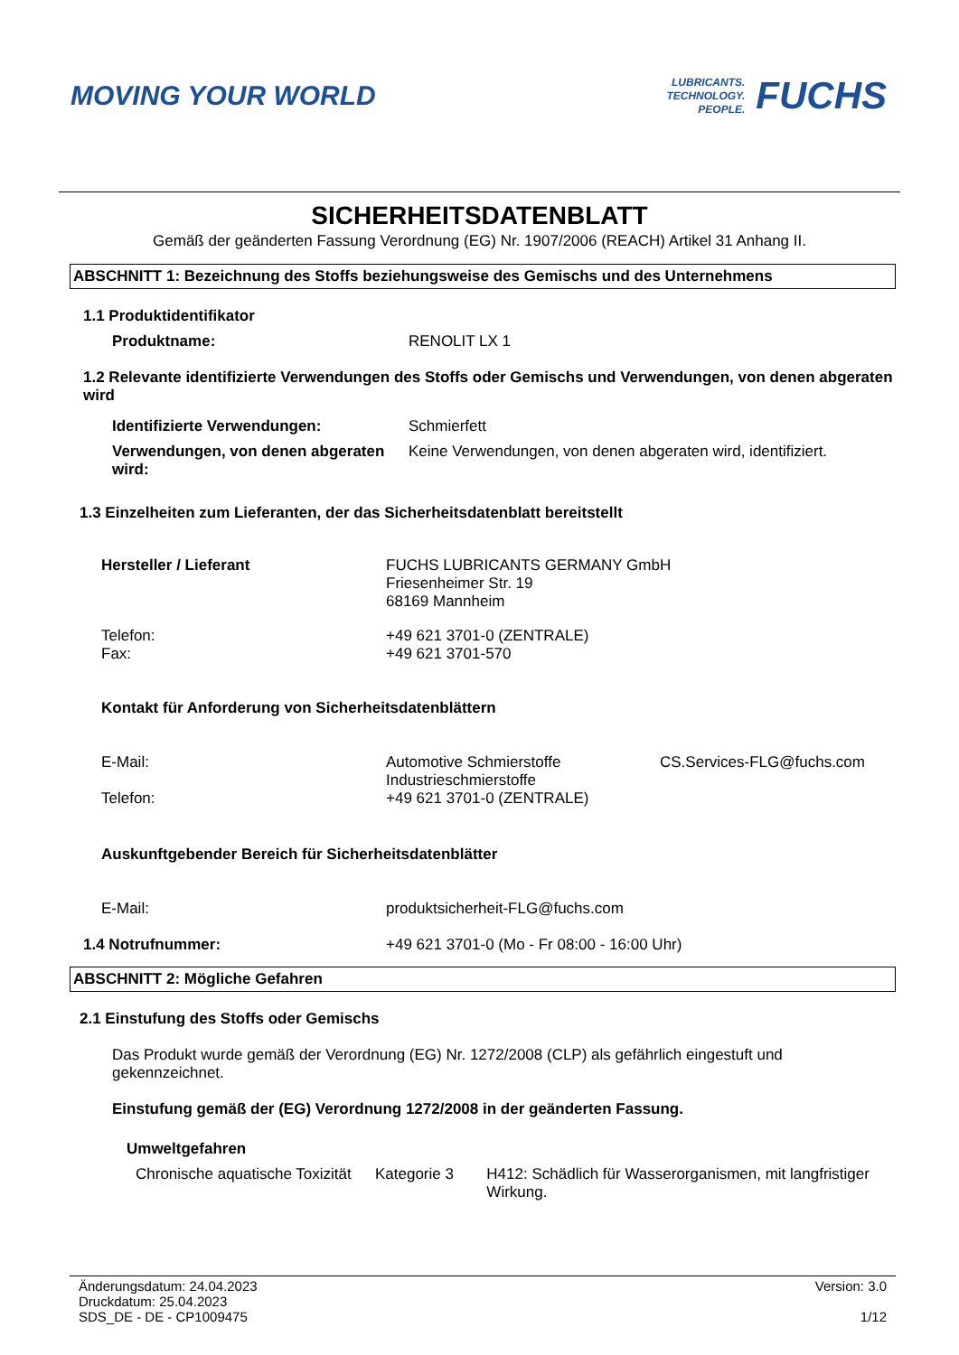MOVING YOUR WORLD
LUBRICANTS.
TECHNOLOGY.
PEOPLE.
FUCHS
SICHERHEITSDATENBLATT
Gemäß der geänderten Fassung Verordnung (EG) Nr. 1907/2006 (REACH) Artikel 31 Anhang II.
ABSCHNITT 1: Bezeichnung des Stoffs beziehungsweise des Gemischs und des Unternehmens
1.1 Produktidentifikator
Produktname: RENOLIT LX 1
1.2 Relevante identifizierte Verwendungen des Stoffs oder Gemischs und Verwendungen, von denen abgeraten wird
Identifizierte Verwendungen: Schmierfett
Verwendungen, von denen abgeraten wird:
Keine Verwendungen, von denen abgeraten wird, identifiziert.
1.3 Einzelheiten zum Lieferanten, der das Sicherheitsdatenblatt bereitstellt
Hersteller / Lieferant FUCHS LUBRICANTS GERMANY GmbH
Friesenheimer Str. 19
68169 Mannheim
Telefon:
Fax:
+49 621 3701-0 (ZENTRALE)
+49 621 3701-570
Kontakt für Anforderung von Sicherheitsdatenblättern
E-Mail: Automotive Schmierstoffe
Industrieschmierstoffe
CS.Services-FLG@fuchs.com
Telefon: +49 621 3701-0 (ZENTRALE)
Auskunftgebender Bereich für Sicherheitsdatenblätter
E-Mail: produktsicherheit-FLG@fuchs.com
1.4 Notrufnummer: +49 621 3701-0 (Mo - Fr 08:00 - 16:00 Uhr)
ABSCHNITT 2: Mögliche Gefahren
2.1 Einstufung des Stoffs oder Gemischs
Das Produkt wurde gemäß der Verordnung (EG) Nr. 1272/2008 (CLP) als gefährlich eingestuft und gekennzeichnet.
Einstufung gemäß der (EG) Verordnung 1272/2008 in der geänderten Fassung.
Umweltgefahren
Chronische aquatische Toxizität
Kategorie 3 H412: Schädlich für Wasserorganismen, mit langfristiger Wirkung.
Änderungsdatum: 24.04.2023
Druckdatum: 25.04.2023
SDS_DE - DE - CP1009475
Version: 3.0
1/12